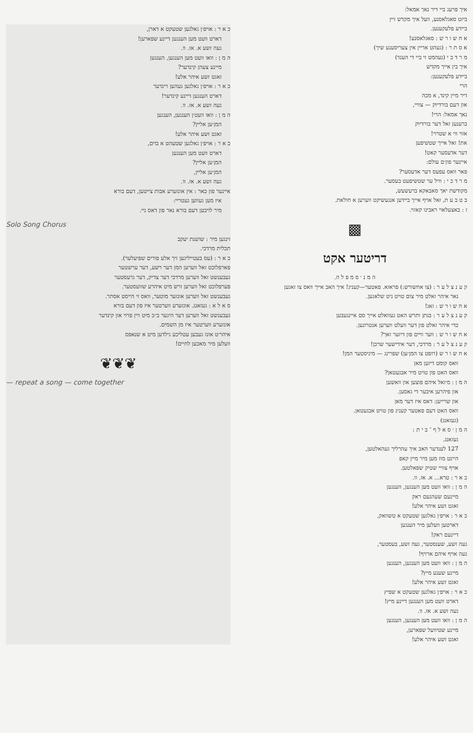כ א ר : אויפ׳ן גאלגען שטעקט א דארן,
דארט וועט מען הענגען דיינע שפארען!
געה זשע א. אז. וו.
ה מ ן : וואו וועט מען הענגען, הענגען
מיינע צעהן קינדער?
זאגט זשע איהר אלע!
כ א ר : אויפ׳ן גאלגען געהען רינדער
דארט הענגען דיינע קינדער!
געה זשע א. אז. וו.
ה מ ן : וואו וועט׳ן הענגען, הענגען
המן׳ען אליין?
זאגט זשע איהר אלע!
כ א ר : אויפ׳ן גאלגען שטעהט א בוים,
דארט וועט מען הענגען
המן׳ען אליין?
המן׳ען אליין,
געה זשע א. אז. וו.
איינער פון כאר : אין אונזערע אבות צייטען, דעם בורא
איז מען געווען געטריי:
מיר לויבען דעם בורא נאר פון דאס ניי.
Solo Song Chorus
זינגען מיר : שושנת יעקב
תכלית מרדכי.
כ א ר : (עס בעטייליגען זיך אלע פורים שפיעלער).
פארפלוכט זאל ווערען המן דער רשע, דער ערשטער
געבענשט זאל ווערען מרדכי דער צדיק, דער גרעסטער
פערפלוכט זאל ווערען זרש מיט איהרע שוועסטער.
געבענשט זאל ווערען אונזער מוטער, וואס זי הייסט אסתר.
ס א ל א : געזאנג. אונזערע ווערטער איז פון דעם בורא
געבענשט זאל ווערען דער היגער ב״ב מיט זיין פרוי און קינדער
אונזערע ווערטער איז מן השמים.
איהר׳ט אונז געבען עטליכע גילדען מיט א שנאפס
וועלען מיר מאכען לחיים!
❦❦❦
— repeat a song — come together
איך פרעג ביי דיר נאך אמאל:
ביזט סאגלאסנע, וועל איך מקדש זיין
ביידע פלעקענען.
א ח ש ו ר ש : סאגלאסנע!
א ס ת ר : (געהט אריין אין צעריסענע שיך)
מ ר ד כ י (נעהמט זי ביי די הענד)
איך בין אייך מקדש
ביידע פלעקענען:
הרי
דיר מיין קינד, א מכה
און דעם בורדיוק — צוויי,
נאך אמאל: הרי!
ברענען זאל דער בורדיוק
אזוי ווי א שטרוי!
את! זאל אייך שטשיפען
דער אדעסער קאט!
איינער פון׳ם עולם:
פאר וואס עפעס דער אדעסער?
מ ר ד כ י : וויל ער שטשיפעט בעסער.
מקודשת יאך סאבאקא ברעשעש,
ב ט ב ע ת, זאל אויף אייך ביידען אנגעשיקט ווערען א חולאת.
ז : באצעלאוי ראבינו קאזוי.
▩
דריטער אקט
ה מ נ ׳ ס מ פ ל ה.
ק ע נ צ ל ע ר : (צו אחשורש:) פראזא. פאטער—קעניג! איך האב אייך וואס צו זאגען
נאר איהר זאלט מיר צום טויט ניט שלאגען.
א ח ש ו ר ש : זאג!
ק ע נ צ ל ע ר : בגתן ותרש האט געוואלט אייך סם איינגעבען
כדי איהר זאלט פון דער וועלט ווערען אנטרונען.
א ח ש ו ר ש : ווער וויים פון דיזער זאך?
ק ע נ צ ל ע ר : מרדכי, דער אידישער שרכן!
א ח ש ו ר ש (רופט צו המן׳ען) שפרינג — מיניסטער המן!
וואס קומט דיזען מאן
וואס האט פון טויט מיר אבגעטאן?
ה מ ן : מ׳זאל איהם פוצען און וואשען
און פיהרען איבער די גאסען.
און שרייען: דאס איז דער מאן
וואס האט דעם פאטער קעניג פון טויט אבגעטאן.
(געזאנג)
ה מ ן ׳ ס א ל ף ־ ב י ת :
געזאנג.
127 לענדער האב איך עהרליך געהאלטען,
היינט מוז מען מיר מיין קאפ
אויף צוויי שטיק שפאלטען.
כ א ר : טרא... א. אז. וו.
ה מ ן : וואו וועט מען הענגען, הענגען
מיינעם שעהנעם ראק
זאגט זשע איהר אלע!
כ א ר : אויפ׳ן גאלגען שטעקט א טשוואק,
דארטען וועלען מיר הענגען
דיינעם ראק!
געה זשע, שענסטער, געה זשע, בעסטער,
געה אויף איהם ארויף!
ה מ ן : וואו וועט מען הענגען, הענגען
מיינע שענע מיץ?
זאגט זשע איהר אלע!
כ א ר : אויפ׳ן גאלגען שטעקט א שפיץ
דארט וועט מען הענגען דיינע מיץ!
געה זשע א. אז. וו.
ה מ ן : וואו וועט מען הענגען, הענגען
מיינע שטיוועל שפארען,
זאגט זשע איהר אלע!